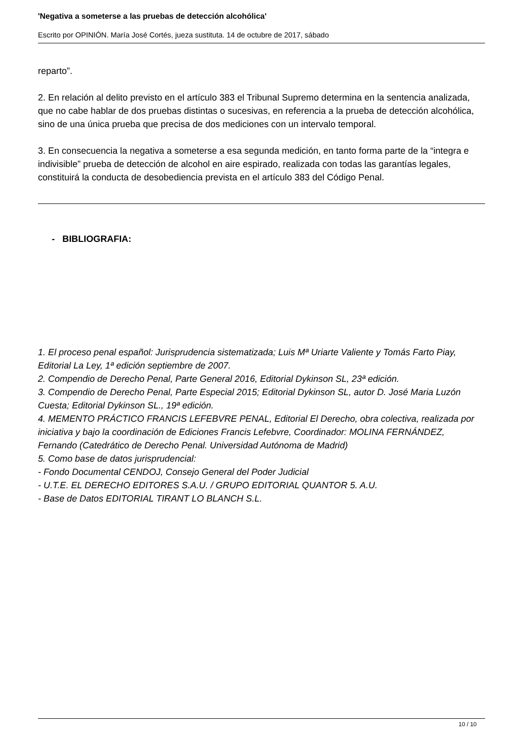'Negativa a someterse a las pruebas de detección alcohólica'
Escrito por OPINIÓN. María José Cortés, jueza sustituta. 14 de octubre de 2017, sábado
reparto”.
2. En relación al delito previsto en el artículo 383 el Tribunal Supremo determina en la sentencia analizada, que no cabe hablar de dos pruebas distintas o sucesivas, en referencia a la prueba de detección alcohólica, sino de una única prueba que precisa de dos mediciones con un intervalo temporal.
3. En consecuencia la negativa a someterse a esa segunda medición, en tanto forma parte de la “integra e indivisible” prueba de detección de alcohol en aire espirado, realizada con todas las garantías legales, constituirá la conducta de desobediencia prevista en el artículo 383 del Código Penal.
- BIBLIOGRAFIA:
1. El proceso penal español: Jurisprudencia sistematizada; Luis Mª Uriarte Valiente y Tomás Farto Piay, Editorial La Ley, 1ª edición septiembre de 2007.
2. Compendio de Derecho Penal, Parte General 2016, Editorial Dykinson SL, 23ª edición.
3. Compendio de Derecho Penal, Parte Especial 2015; Editorial Dykinson SL, autor D. José Maria Luzón Cuesta; Editorial Dykinson SL., 19ª edición.
4. MEMENTO PRÁCTICO FRANCIS LEFEBVRE PENAL, Editorial El Derecho, obra colectiva, realizada por iniciativa y bajo la coordinación de Ediciones Francis Lefebvre, Coordinador: MOLINA FERNÁNDEZ, Fernando (Catedrático de Derecho Penal. Universidad Autónoma de Madrid)
5. Como base de datos jurisprudencial:
- Fondo Documental CENDOJ, Consejo General del Poder Judicial
- U.T.E. EL DERECHO EDITORES S.A.U. / GRUPO EDITORIAL QUANTOR 5. A.U.
- Base de Datos EDITORIAL TIRANT LO BLANCH S.L.
10 / 10